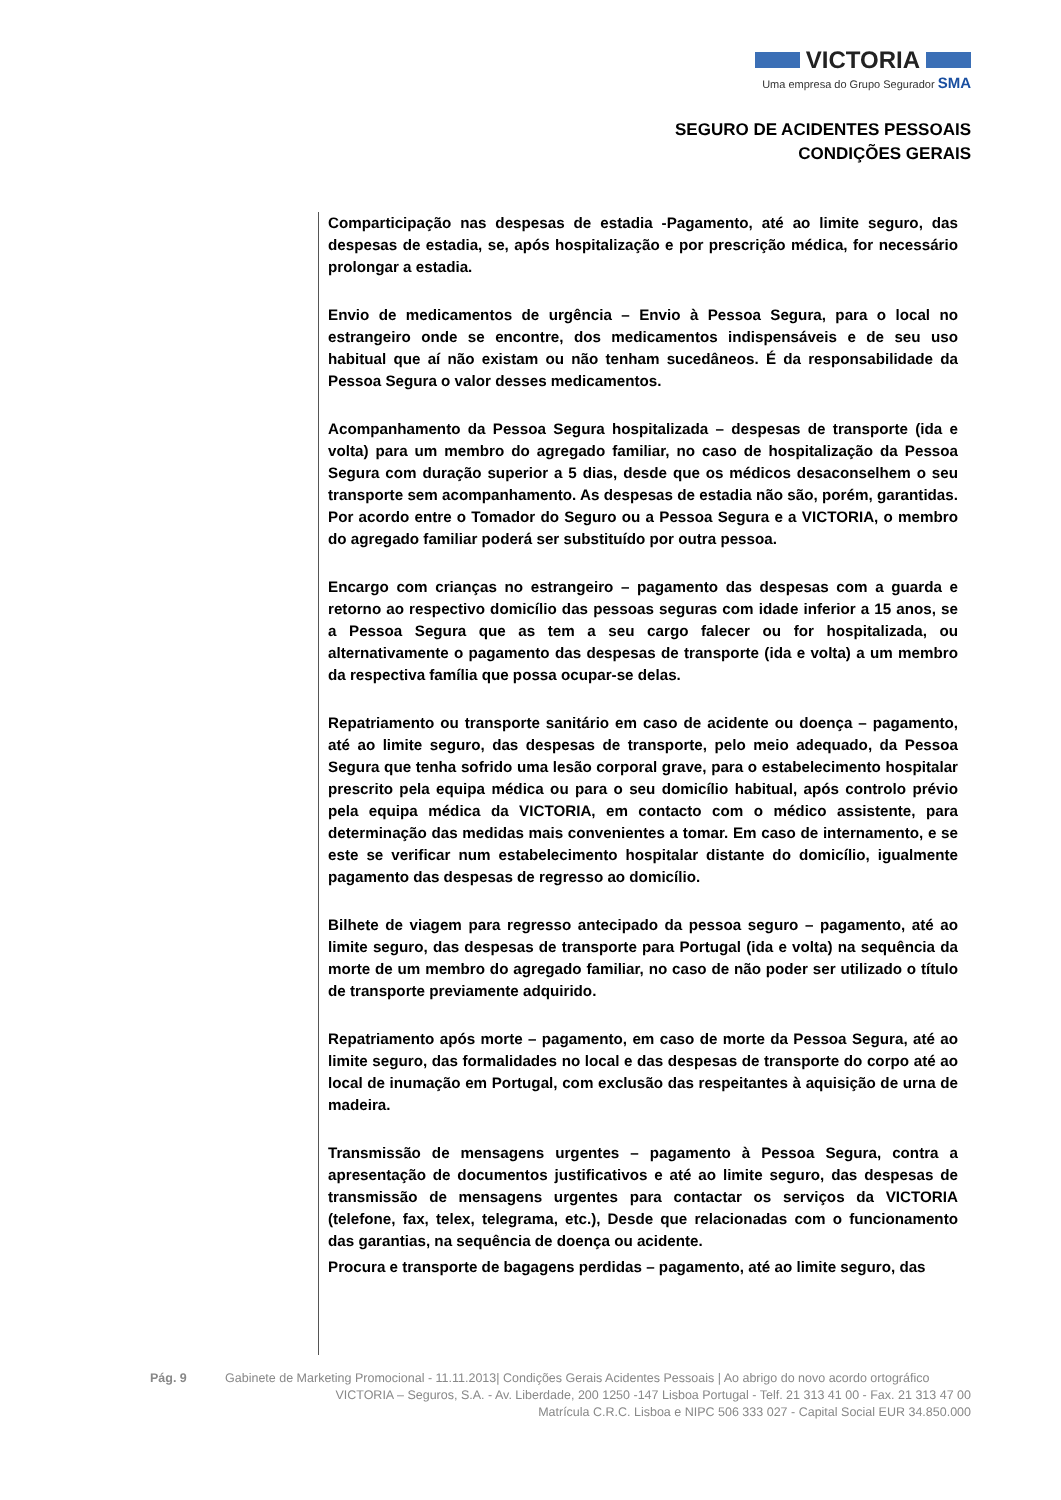VICTORIA
Uma empresa do Grupo Segurador SMA
SEGURO DE ACIDENTES PESSOAIS
CONDIÇÕES GERAIS
Comparticipação nas despesas de estadia -Pagamento, até ao limite seguro, das despesas de estadia, se, após hospitalização e por prescrição médica, for necessário prolongar a estadia.
Envio de medicamentos de urgência – Envio à Pessoa Segura, para o local no estrangeiro onde se encontre, dos medicamentos indispensáveis e de seu uso habitual que aí não existam ou não tenham sucedâneos. É da responsabilidade da Pessoa Segura o valor desses medicamentos.
Acompanhamento da Pessoa Segura hospitalizada – despesas de transporte (ida e volta) para um membro do agregado familiar, no caso de hospitalização da Pessoa Segura com duração superior a 5 dias, desde que os médicos desaconselhem o seu transporte sem acompanhamento. As despesas de estadia não são, porém, garantidas. Por acordo entre o Tomador do Seguro ou a Pessoa Segura e a VICTORIA, o membro do agregado familiar poderá ser substituído por outra pessoa.
Encargo com crianças no estrangeiro – pagamento das despesas com a guarda e retorno ao respectivo domicílio das pessoas seguras com idade inferior a 15 anos, se a Pessoa Segura que as tem a seu cargo falecer ou for hospitalizada, ou alternativamente o pagamento das despesas de transporte (ida e volta) a um membro da respectiva família que possa ocupar-se delas.
Repatriamento ou transporte sanitário em caso de acidente ou doença – pagamento, até ao limite seguro, das despesas de transporte, pelo meio adequado, da Pessoa Segura que tenha sofrido uma lesão corporal grave, para o estabelecimento hospitalar prescrito pela equipa médica ou para o seu domicílio habitual, após controlo prévio pela equipa médica da VICTORIA, em contacto com o médico assistente, para determinação das medidas mais convenientes a tomar. Em caso de internamento, e se este se verificar num estabelecimento hospitalar distante do domicílio, igualmente pagamento das despesas de regresso ao domicílio.
Bilhete de viagem para regresso antecipado da pessoa seguro – pagamento, até ao limite seguro, das despesas de transporte para Portugal (ida e volta) na sequência da morte de um membro do agregado familiar, no caso de não poder ser utilizado o título de transporte previamente adquirido.
Repatriamento após morte – pagamento, em caso de morte da Pessoa Segura, até ao limite seguro, das formalidades no local e das despesas de transporte do corpo até ao local de inumação em Portugal, com exclusão das respeitantes à aquisição de urna de madeira.
Transmissão de mensagens urgentes – pagamento à Pessoa Segura, contra a apresentação de documentos justificativos e até ao limite seguro, das despesas de transmissão de mensagens urgentes para contactar os serviços da VICTORIA (telefone, fax, telex, telegrama, etc.), Desde que relacionadas com o funcionamento das garantias, na sequência de doença ou acidente.
Procura e transporte de bagagens perdidas – pagamento, até ao limite seguro, das
Pág. 9 Gabinete de Marketing Promocional - 11.11.2013| Condições Gerais Acidentes Pessoais | Ao abrigo do novo acordo ortográfico
VICTORIA – Seguros, S.A. - Av. Liberdade, 200 1250 -147 Lisboa Portugal - Telf. 21 313 41 00 - Fax. 21 313 47 00
Matrícula C.R.C. Lisboa e NIPC 506 333 027 - Capital Social EUR 34.850.000